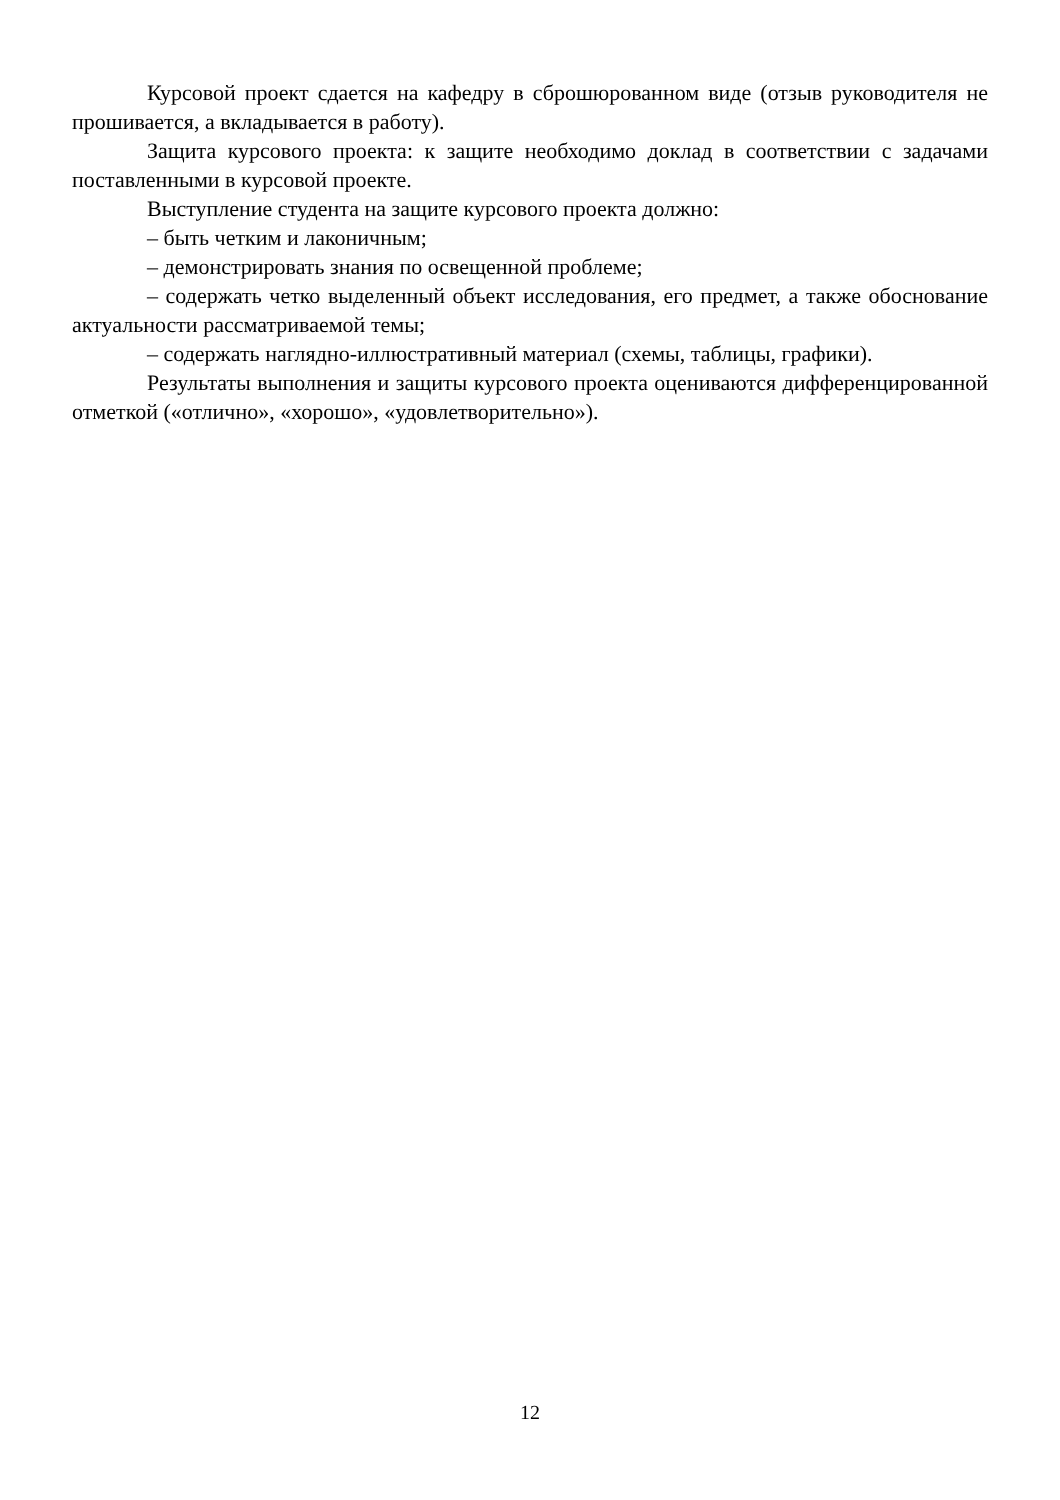Курсовой проект сдается на кафедру в сброшюрованном виде (отзыв руководителя не прошивается, а вкладывается в работу).
Защита курсового проекта: к защите необходимо доклад в соответствии с задачами поставленными в курсовой проекте.
Выступление студента на защите курсового проекта должно:
– быть четким и лаконичным;
– демонстрировать знания по освещенной проблеме;
– содержать четко выделенный объект исследования, его предмет, а также обоснование актуальности рассматриваемой темы;
– содержать наглядно-иллюстративный материал (схемы, таблицы, графики).
Результаты выполнения и защиты курсового проекта оцениваются дифференцированной отметкой («отлично», «хорошо», «удовлетворительно»).
12